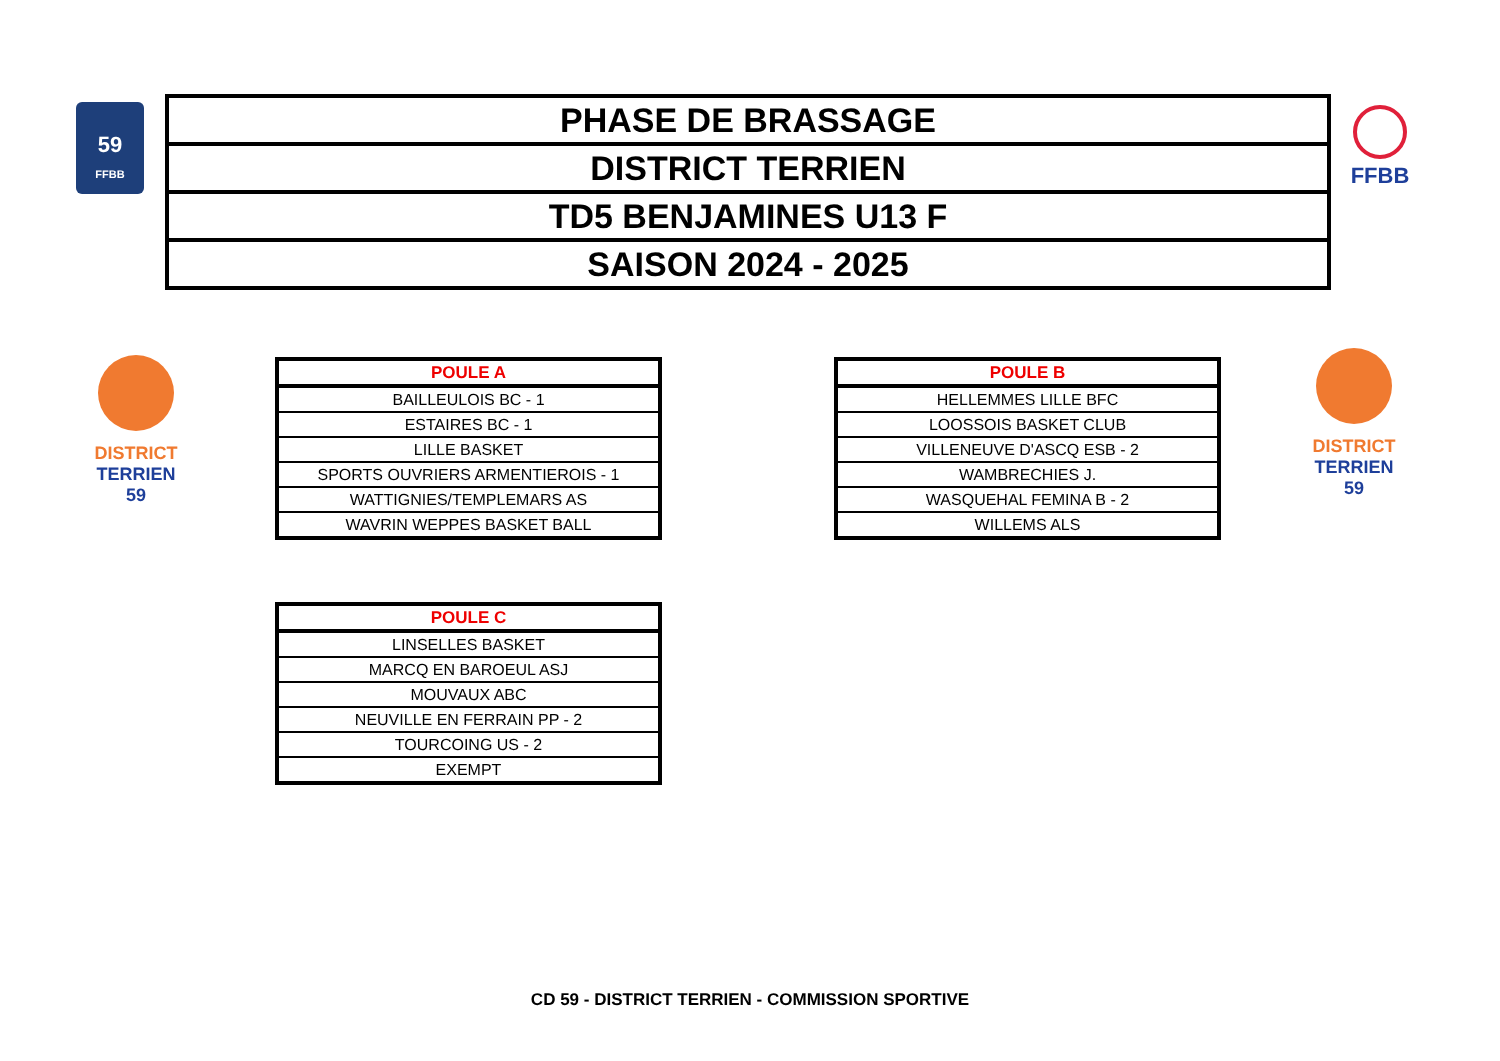59
FFBB
| PHASE DE BRASSAGE |
| DISTRICT TERRIEN |
| TD5 BENJAMINES U13 F |
| SAISON 2024 - 2025 |
FFBB
DISTRICT TERRIEN
59
DISTRICT TERRIEN
59
| POULE A |
| --- |
| BAILLEULOIS BC - 1 |
| ESTAIRES BC - 1 |
| LILLE BASKET |
| SPORTS OUVRIERS ARMENTIEROIS - 1 |
| WATTIGNIES/TEMPLEMARS AS |
| WAVRIN WEPPES BASKET BALL |
| POULE B |
| --- |
| HELLEMMES LILLE BFC |
| LOOSSOIS BASKET CLUB |
| VILLENEUVE D'ASCQ ESB - 2 |
| WAMBRECHIES J. |
| WASQUEHAL FEMINA B - 2 |
| WILLEMS ALS |
| POULE C |
| --- |
| LINSELLES BASKET |
| MARCQ EN BAROEUL ASJ |
| MOUVAUX ABC |
| NEUVILLE EN FERRAIN PP - 2 |
| TOURCOING US - 2 |
| EXEMPT |
CD 59 - DISTRICT TERRIEN - COMMISSION SPORTIVE